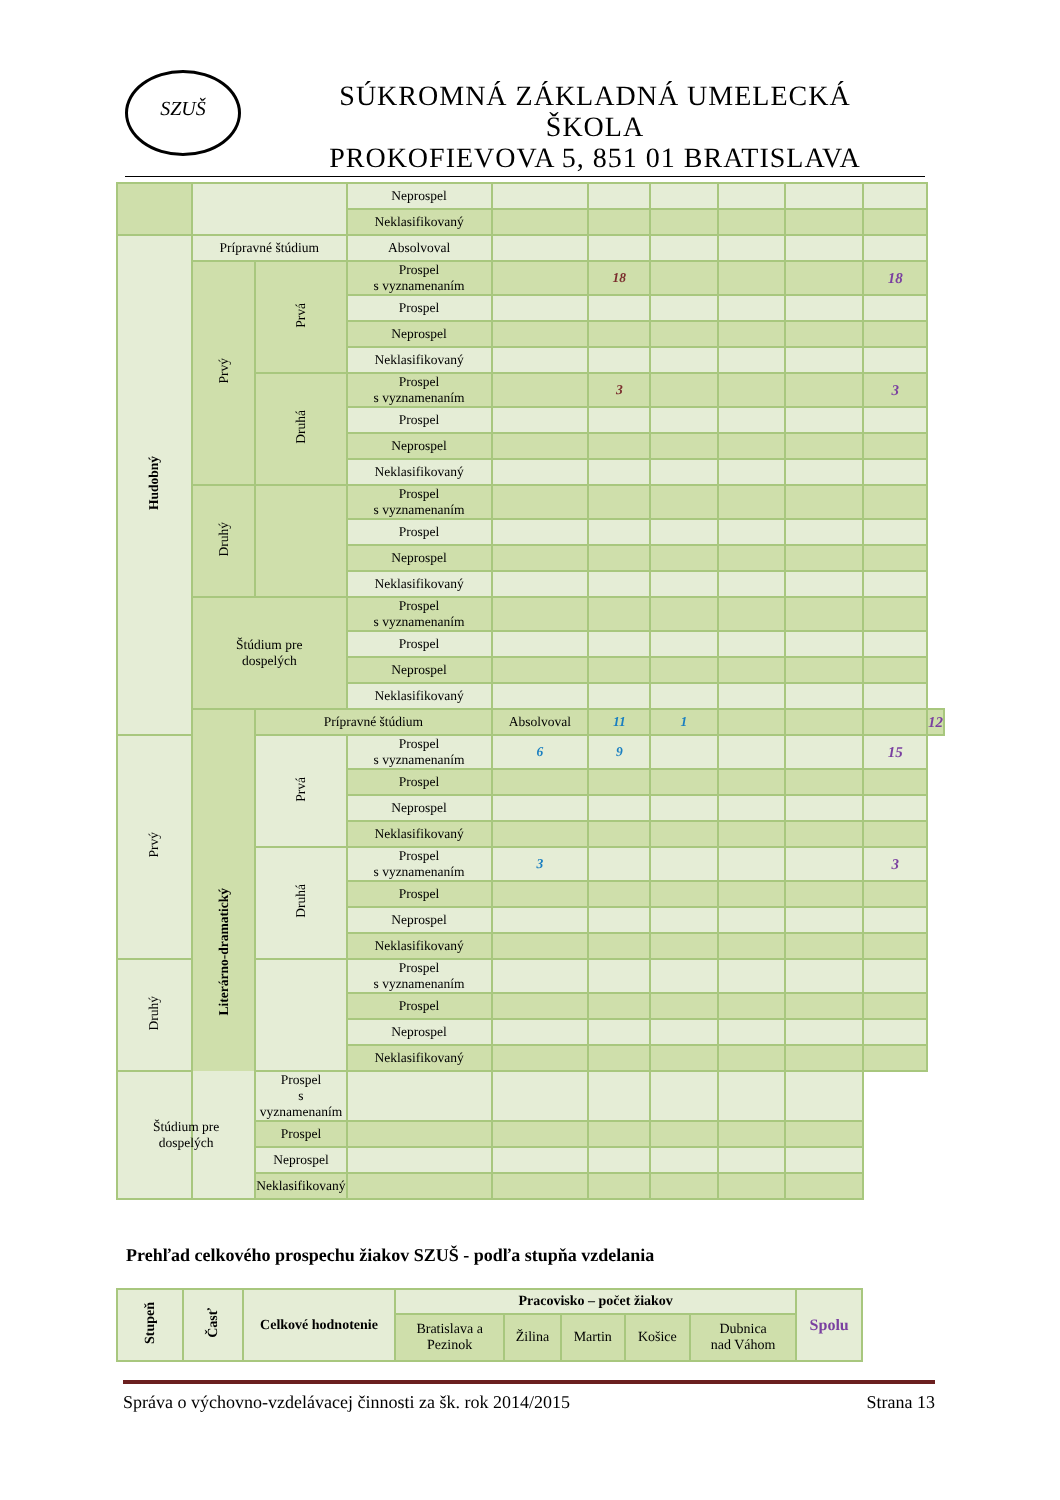SZUŠ
SÚKROMNÁ ZÁKLADNÁ UMELECKÁ ŠKOLA
PROKOFIEVOVA 5, 851 01 BRATISLAVA
| | | | Neprospel | | | | | | | |
| | | | Neklasifikovaný | | | | | | | |
| Hudobný | Prípravné štúdium | | Absolvoval | | | | | | | |
| | Prvý | Prvá | Prospel s vyznamenaním | | 18 | | | | 18 | |
| | | | Prospel | | | | | | | |
| | | | Neprospel | | | | | | | |
| | | | Neklasifikovaný | | | | | | | |
| | | Druhá | Prospel s vyznamenaním | | 3 | | | | 3 | |
| | | | Prospel | | | | | | | |
| | | | Neprospel | | | | | | | |
| | | | Neklasifikovaný | | | | | | | |
| | Druhý | | Prospel s vyznamenaním | | | | | | | |
| | | | Prospel | | | | | | | |
| | | | Neprospel | | | | | | | |
| | | | Neklasifikovaný | | | | | | | |
| | Štúdium pre dospelých | | Prospel s vyznamenaním | | | | | | | |
| | | | Prospel | | | | | | | |
| | | | Neprospel | | | | | | | |
| | | | Neklasifikovaný | | | | | | | |
| | Literárno-dramatický | Prípravné štúdium | | Absolvoval | 11 | 1 | | | | 12 |
| Prvý | | Prvá | Prospel s vyznamenaním | 6 | 9 | | | | 15 | |
| | | | Prospel | | | | | | | |
| | | | Neprospel | | | | | | | |
| | | | Neklasifikovaný | | | | | | | |
| | | Druhá | Prospel s vyznamenaním | 3 | | | | | 3 | |
| | | | Prospel | | | | | | | |
| | | | Neprospel | | | | | | | |
| | | | Neklasifikovaný | | | | | | | |
| Druhý | | | Prospel s vyznamenaním | | | | | | | |
| | | | Prospel | | | | | | | |
| | | | Neprospel | | | | | | | |
| | | | Neklasifikovaný | | | | | | | |
| Štúdium pre dospelých | | Prospel s vyznamenaním | | | | | | | | |
| | | Prospel | | | | | | | | |
| | | Neprospel | | | | | | | | |
| | | Neklasifikovaný | | | | | | | | |
Prehľad celkového prospechu žiakov SZUŠ - podľa stupňa vzdelania
| Stupeň | Časť | Celkové hodnotenie | Pracovisko – počet žiakov | | | | | Spolu |
| --- | --- | --- | --- | --- | --- | --- | --- | --- |
| | | | Bratislava a Pezinok | Žilina | Martin | Košice | Dubnica nad Váhom | |
Správa o výchovno-vzdelávacej činnosti za šk. rok 2014/2015 Strana 13